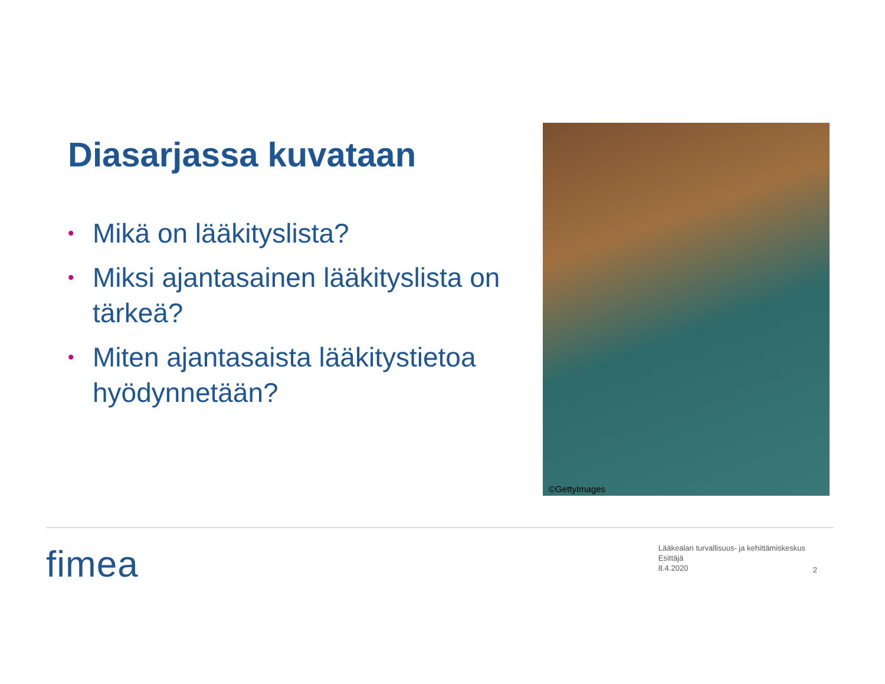Diasarjassa kuvataan
• Mikä on lääkityslista?
• Miksi ajantasainen lääkityslista on tärkeä?
• Miten ajantasaista lääkitystietoa hyödynnetään?
©GettyImages
fimea
Lääkealan turvallisuus- ja kehittämiskeskus
Esittäjä
8.4.2020
2